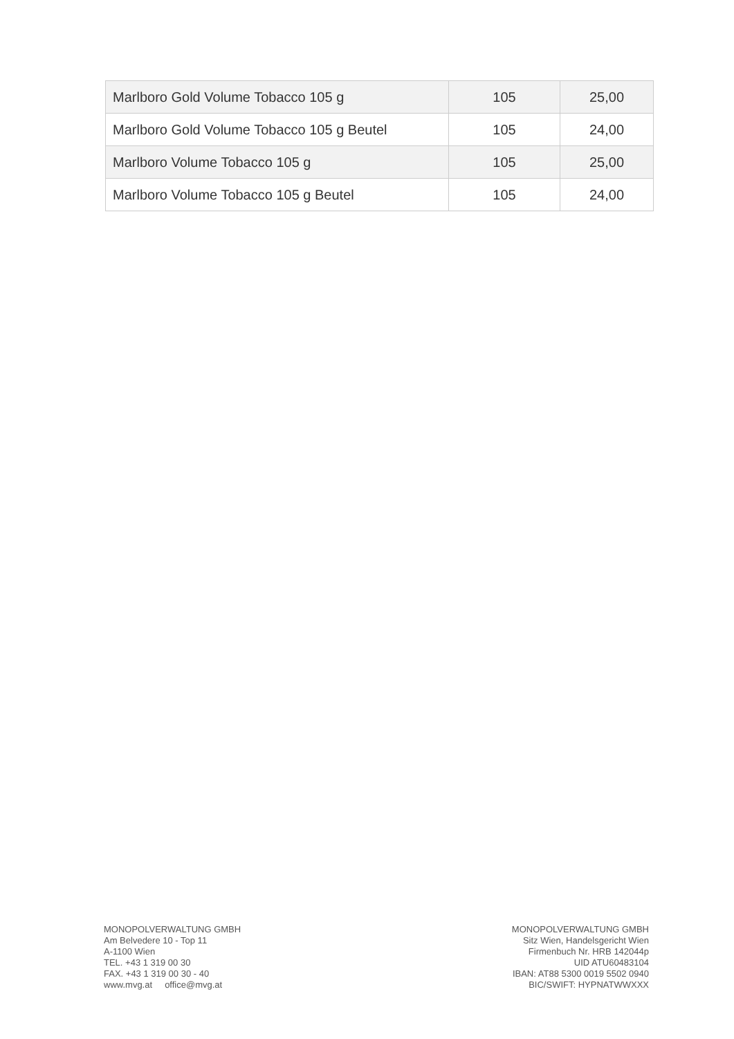| Marlboro Gold Volume Tobacco 105 g | 105 | 25,00 |
| Marlboro Gold Volume Tobacco 105 g Beutel | 105 | 24,00 |
| Marlboro Volume Tobacco 105 g | 105 | 25,00 |
| Marlboro Volume Tobacco 105 g Beutel | 105 | 24,00 |
MONOPOLVERWALTUNG GMBH
Am Belvedere 10 - Top 11
A-1100 Wien
TEL. +43 1 319 00 30
FAX. +43 1 319 00 30 - 40
www.mvg.at office@mvg.at
MONOPOLVERWALTUNG GMBH
Sitz Wien, Handelsgericht Wien
Firmenbuch Nr. HRB 142044p
UID ATU60483104
IBAN: AT88 5300 0019 5502 0940
BIC/SWIFT: HYPNATWWXXX